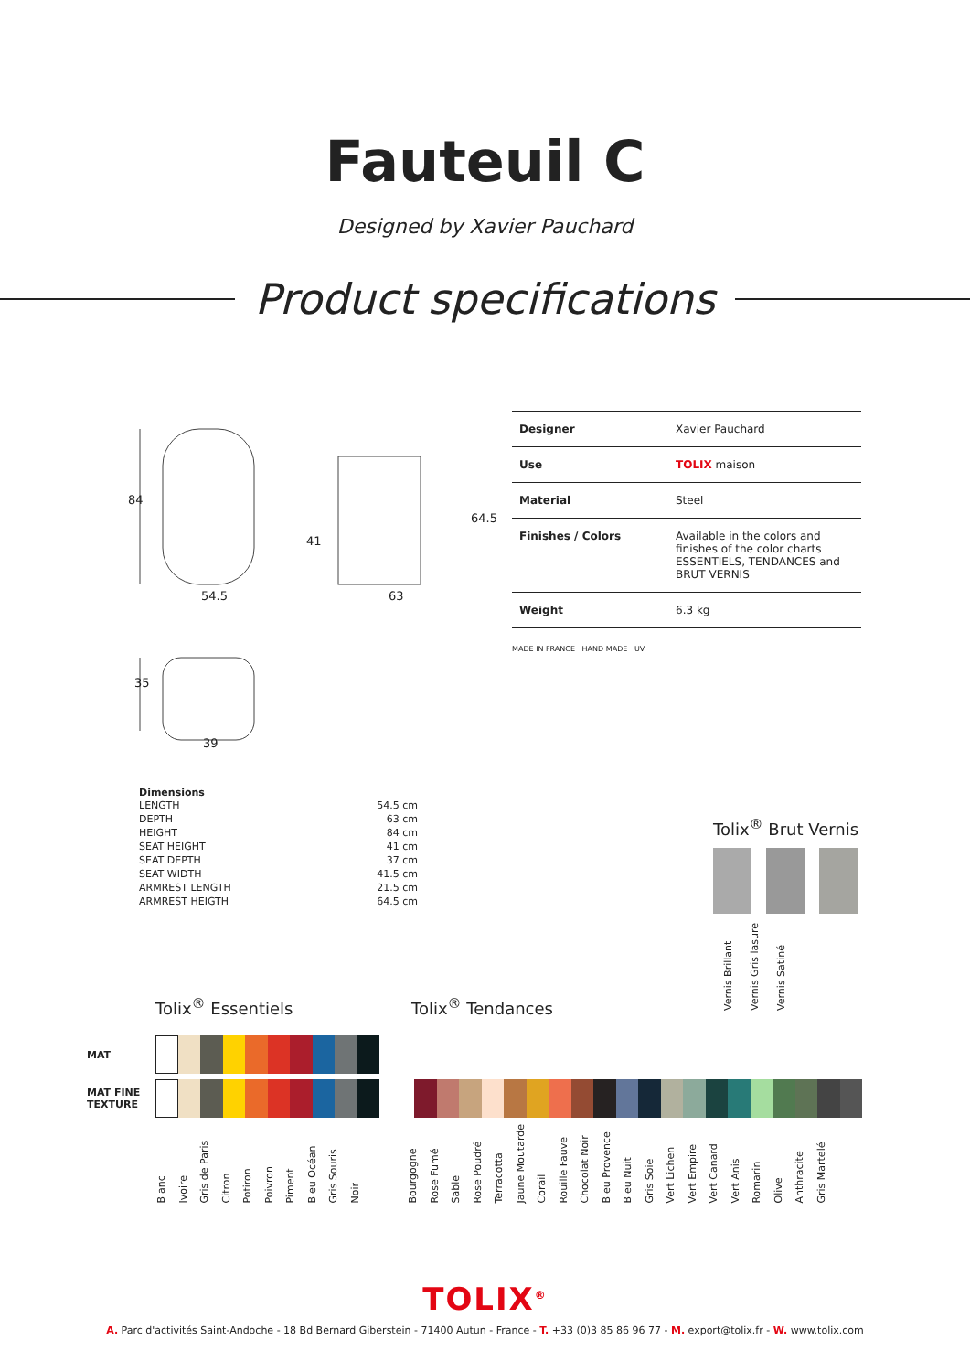Fauteuil C
Designed by Xavier Pauchard
Product specifications
84
54.5
41
63
64.5
35
39
| Designer | Xavier Pauchard |
| Use | TOLIX maison |
| Material | Steel |
| Finishes / Colors | Available in the colors and finishes of the color charts ESSENTIELS, TENDANCES and BRUT VERNIS |
| Weight | 6.3 kg |
MADE IN FRANCE HAND MADE UV
Dimensions
| LENGTH | 54.5 cm |
| DEPTH | 63 cm |
| HEIGHT | 84 cm |
| SEAT HEIGHT | 41 cm |
| SEAT DEPTH | 37 cm |
| SEAT WIDTH | 41.5 cm |
| ARMREST LENGTH | 21.5 cm |
| ARMREST HEIGTH | 64.5 cm |
Tolix<sup>®</sup> Brut Vernis
Vernis Brillant Vernis Gris lasure Vernis Satiné
Tolix<sup>®</sup> Essentiels Tolix<sup>®</sup> Tendances
MAT
MAT FINE TEXTURE
Blanc Ivoire Gris de Paris Citron Potiron Poivron Piment Bleu Océan Gris Souris Noir Bourgogne Rose Fumé Sable Rose Poudré Terracotta Jaune Moutarde Corail Rouille Fauve Chocolat Noir Bleu Provence Bleu Nuit Gris Soie Vert Lichen Vert Empire Vert Canard Vert Anis Romarin Olive Anthracite Gris Martelé
TOLIX<sup>®</sup>
A. Parc d'activités Saint-Andoche - 18 Bd Bernard Giberstein - 71400 Autun - France - T. +33 (0)3 85 86 96 77 - M. export@tolix.fr - W. www.tolix.com